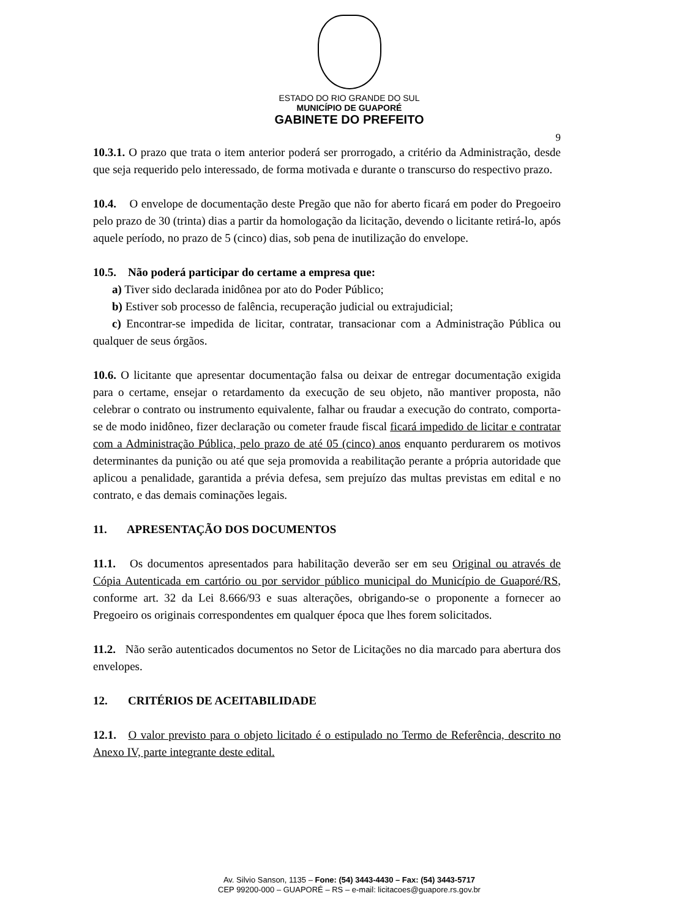ESTADO DO RIO GRANDE DO SUL
MUNICÍPIO DE GUAPORÉ
GABINETE DO PREFEITO
9
10.3.1. O prazo que trata o item anterior poderá ser prorrogado, a critério da Administração, desde que seja requerido pelo interessado, de forma motivada e durante o transcurso do respectivo prazo.
10.4. O envelope de documentação deste Pregão que não for aberto ficará em poder do Pregoeiro pelo prazo de 30 (trinta) dias a partir da homologação da licitação, devendo o licitante retirá-lo, após aquele período, no prazo de 5 (cinco) dias, sob pena de inutilização do envelope.
10.5. Não poderá participar do certame a empresa que:
a) Tiver sido declarada inidônea por ato do Poder Público;
b) Estiver sob processo de falência, recuperação judicial ou extrajudicial;
c) Encontrar-se impedida de licitar, contratar, transacionar com a Administração Pública ou qualquer de seus órgãos.
10.6. O licitante que apresentar documentação falsa ou deixar de entregar documentação exigida para o certame, ensejar o retardamento da execução de seu objeto, não mantiver proposta, não celebrar o contrato ou instrumento equivalente, falhar ou fraudar a execução do contrato, comporta-se de modo inidôneo, fizer declaração ou cometer fraude fiscal ficará impedido de licitar e contratar com a Administração Pública, pelo prazo de até 05 (cinco) anos enquanto perdurarem os motivos determinantes da punição ou até que seja promovida a reabilitação perante a própria autoridade que aplicou a penalidade, garantida a prévia defesa, sem prejuízo das multas previstas em edital e no contrato, e das demais cominações legais.
11. APRESENTAÇÃO DOS DOCUMENTOS
11.1. Os documentos apresentados para habilitação deverão ser em seu Original ou através de Cópia Autenticada em cartório ou por servidor público municipal do Município de Guaporé/RS, conforme art. 32 da Lei 8.666/93 e suas alterações, obrigando-se o proponente a fornecer ao Pregoeiro os originais correspondentes em qualquer época que lhes forem solicitados.
11.2. Não serão autenticados documentos no Setor de Licitações no dia marcado para abertura dos envelopes.
12. CRITÉRIOS DE ACEITABILIDADE
12.1. O valor previsto para o objeto licitado é o estipulado no Termo de Referência, descrito no Anexo IV, parte integrante deste edital.
Av. Silvio Sanson, 1135 – Fone: (54) 3443-4430 – Fax: (54) 3443-5717
CEP 99200-000 – GUAPORÉ – RS – e-mail: licitacoes@guapore.rs.gov.br